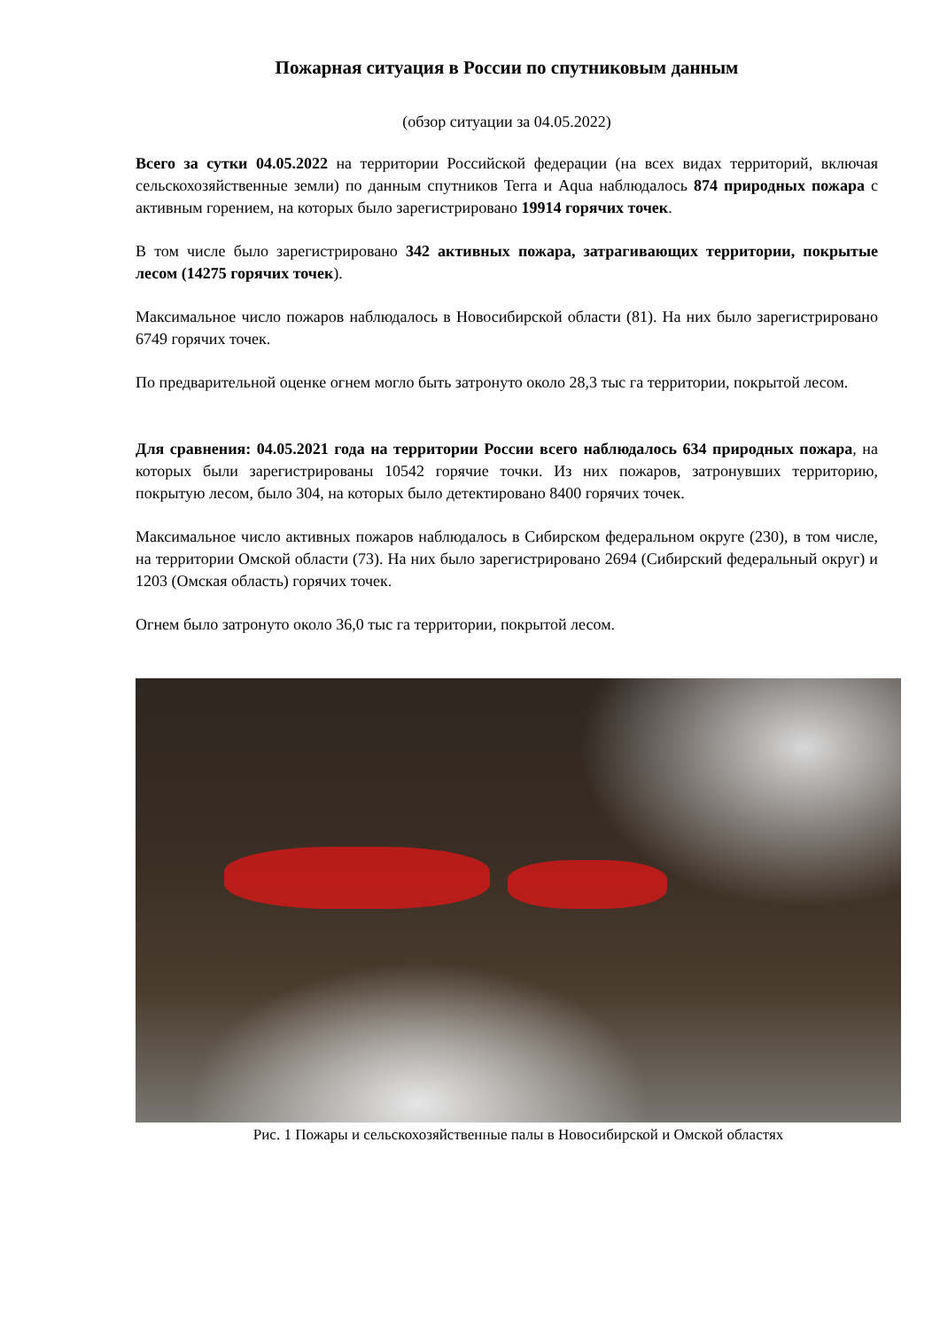Пожарная ситуация в России по спутниковым данным
(обзор ситуации за 04.05.2022)
Всего за сутки 04.05.2022 на территории Российской федерации (на всех видах территорий, включая сельскохозяйственные земли) по данным спутников Terra и Aqua наблюдалось 874 природных пожара с активным горением, на которых было зарегистрировано 19914 горячих точек.
В том числе было зарегистрировано 342 активных пожара, затрагивающих территории, покрытые лесом (14275 горячих точек).
Максимальное число пожаров наблюдалось в Новосибирской области (81). На них было зарегистрировано 6749 горячих точек.
По предварительной оценке огнем могло быть затронуто около 28,3 тыс га территории, покрытой лесом.
Для сравнения: 04.05.2021 года на территории России всего наблюдалось 634 природных пожара, на которых были зарегистрированы 10542 горячие точки. Из них пожаров, затронувших территорию, покрытую лесом, было 304, на которых было детектировано 8400 горячих точек.
Максимальное число активных пожаров наблюдалось в Сибирском федеральном округе (230), в том числе, на территории Омской области (73). На них было зарегистрировано 2694 (Сибирский федеральный округ) и 1203 (Омская область) горячих точек.
Огнем было затронуто около 36,0 тыс га территории, покрытой лесом.
Рис. 1 Пожары и сельскохозяйственные палы в Новосибирской и Омской областях